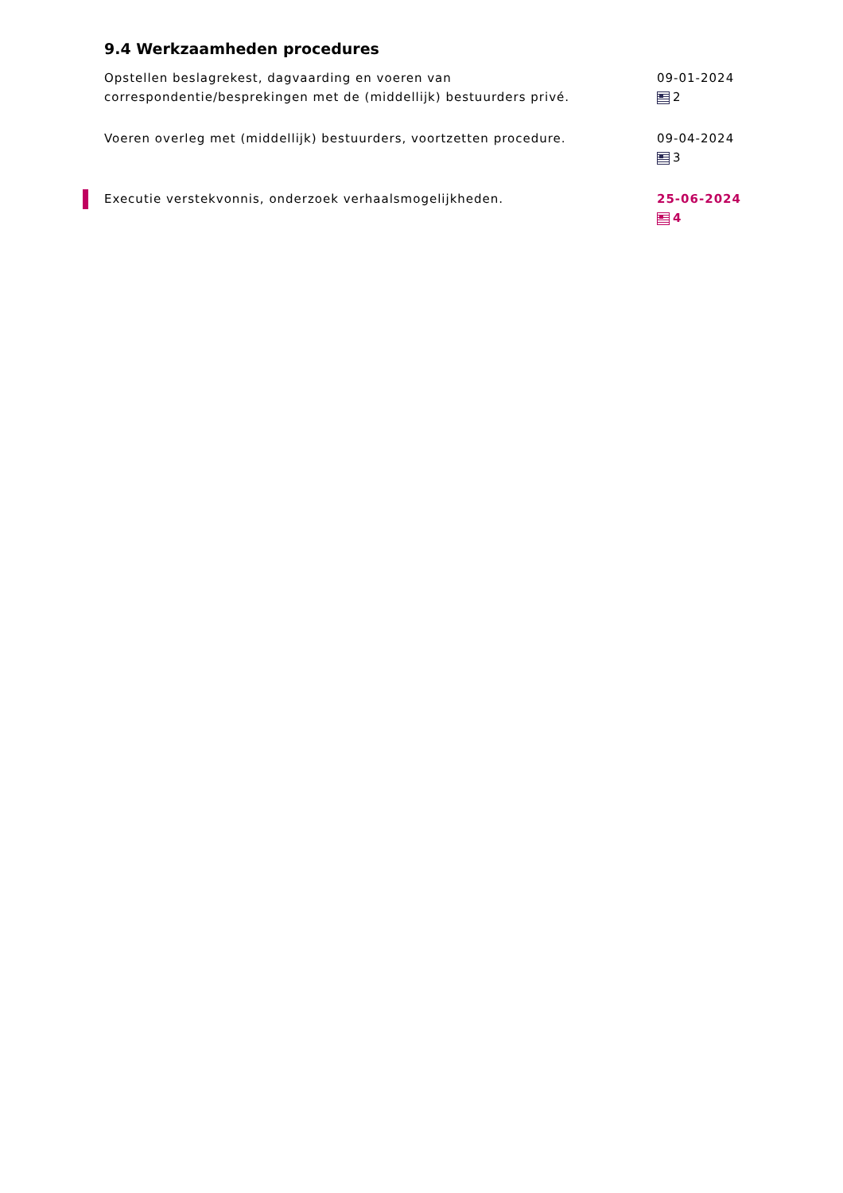9.4 Werkzaamheden procedures
Opstellen beslagrekest, dagvaarding en voeren van correspondentie/besprekingen met de (middellijk) bestuurders privé.
09-01-2024
2
Voeren overleg met (middellijk) bestuurders, voortzetten procedure. 09-04-2024
3
Executie verstekvonnis, onderzoek verhaalsmogelijkheden. 25-06-2024
4